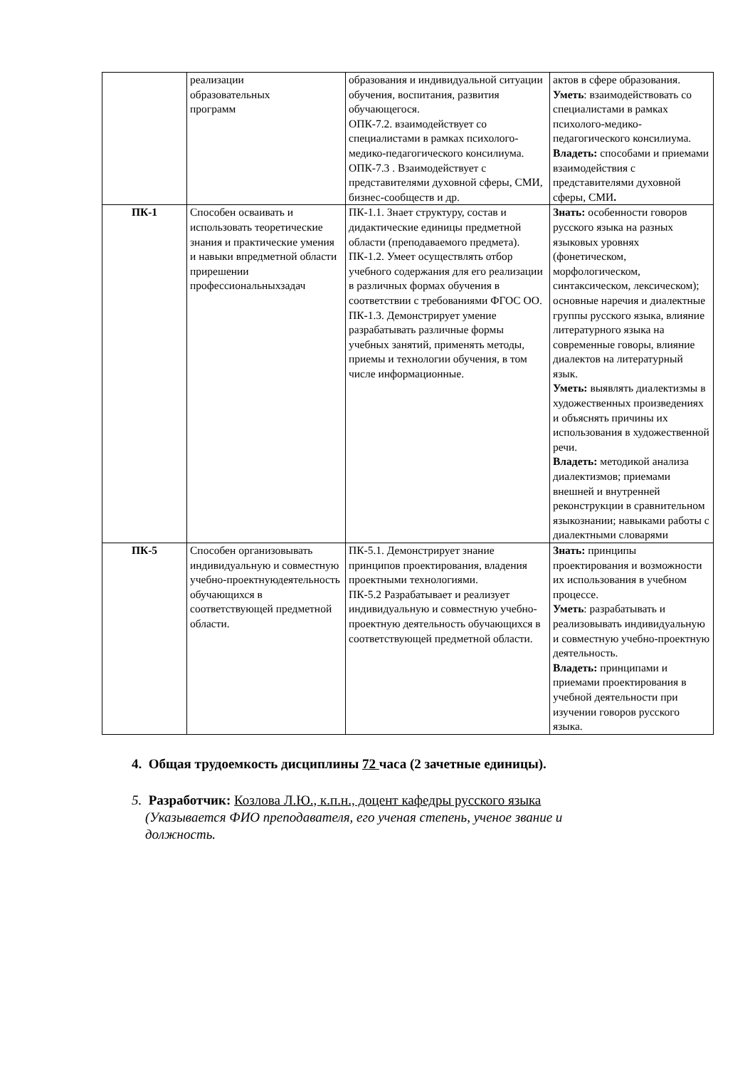| | реализации образовательных программ | образования и индивидуальной ситуации обучения, воспитания, развития обучающегося. ОПК-7.2. взаимодействует со специалистами в рамках психолого-медико-педагогического консилиума. ОПК-7.3 . Взаимодействует с представителями духовной сферы, СМИ, бизнес-сообществ и др. | актов в сфере образования. Уметь : взаимодействовать со специалистами в рамках психолого-медико-педагогического консилиума. Владеть: способами и приемами взаимодействия с представителями духовной сферы, СМИ . |
| ПК-1 | Способен осваивать и использовать теоретические знания и практические умения и навыки впредметной области прирешении профессиональныхзадач | ПК-1.1. Знает структуру, состав и дидактические единицы предметной области (преподаваемого предмета). ПК-1.2. Умеет осуществлять отбор учебного содержания для его реализации в различных формах обучения в соответствии с требованиями ФГОС ОО. ПК-1.3. Демонстрирует умение разрабатывать различные формы учебных занятий, применять методы, приемы и технологии обучения, в том числе информационные. | Знать: особенности говоров русского языка на разных языковых уровнях (фонетическом, морфологическом, синтаксическом, лексическом); основные наречия и диалектные группы русского языка, влияние литературного языка на современные говоры, влияние диалектов на литературный язык. Уметь: выявлять диалектизмы в художественных произведениях и объяснять причины их использования в художественной речи. Владеть: методикой анализа диалектизмов; приемами внешней и внутренней реконструкции в сравнительном языкознании; навыками работы с диалектными словарями |
| ПК-5 | Способен организовывать индивидуальную и совместную учебно-проектнуюдеятельность обучающихся в соответствующей предметной области. | ПК-5.1. Демонстрирует знание принципов проектирования, владения проектными технологиями. ПК-5.2 Разрабатывает и реализует индивидуальную и совместную учебно-проектную деятельность обучающихся в соответствующей предметной области. | Знать: принципы проектирования и возможности их использования в учебном процессе. Уметь : разрабатывать и реализовывать индивидуальную и совместную учебно-проектную деятельность. Владеть: принципами и приемами проектирования в учебной деятельности при изучении говоров русского языка. |
4. Общая трудоемкость дисциплины 72 часа (2 зачетные единицы).
5. Разработчик: Козлова Л.Ю., к.п.н., доцент кафедры русского языка
(Указывается ФИО преподавателя, его ученая степень, ученое звание и
должность.